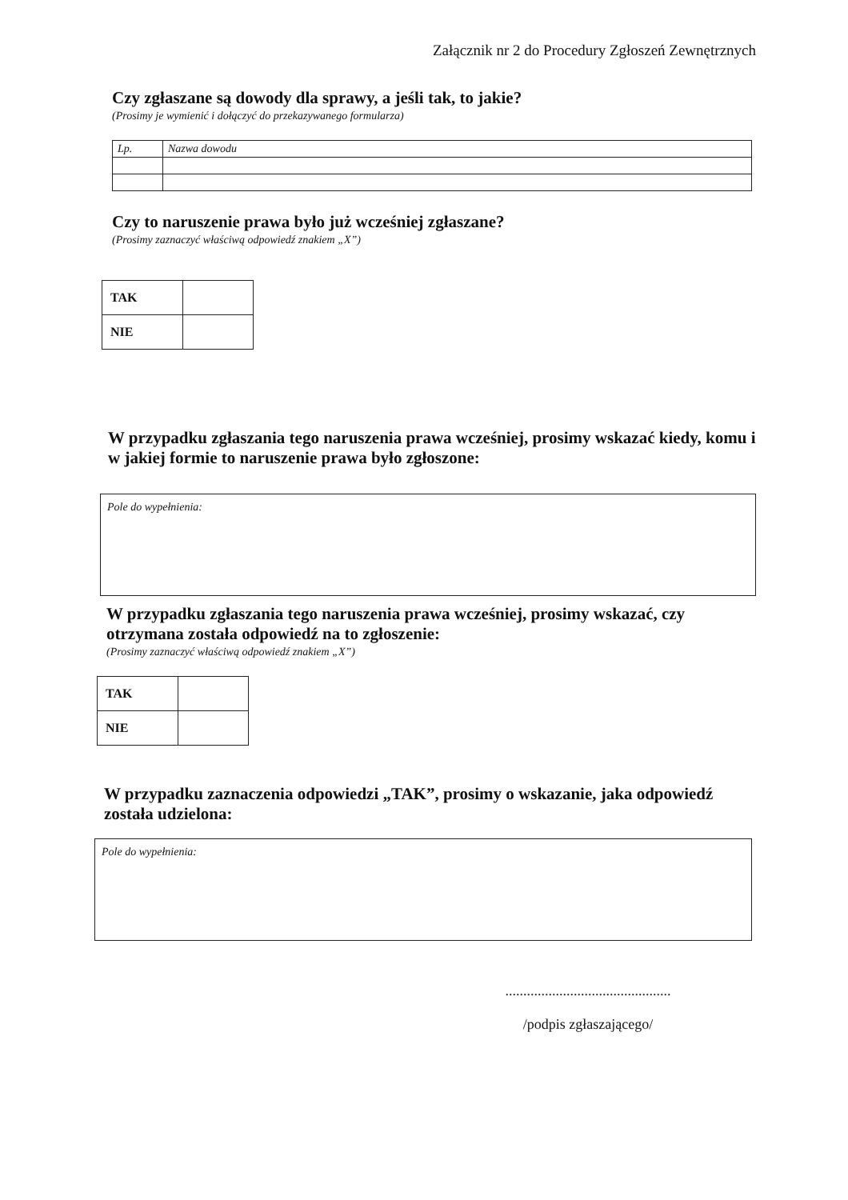Załącznik nr 2 do Procedury Zgłoszeń Zewnętrznych
Czy zgłaszane są dowody dla sprawy, a jeśli tak, to jakie?
(Prosimy je wymienić i dołączyć do przekazywanego formularza)
| Lp. | Nazwa dowodu |
Czy to naruszenie prawa było już wcześniej zgłaszane?
(Prosimy zaznaczyć właściwą odpowiedź znakiem „X”)
| TAK | |
| NIE | |
W przypadku zgłaszania tego naruszenia prawa wcześniej, prosimy wskazać kiedy, komu i w jakiej formie to naruszenie prawa było zgłoszone:
Pole do wypełnienia:
W przypadku zgłaszania tego naruszenia prawa wcześniej, prosimy wskazać, czy otrzymana została odpowiedź na to zgłoszenie:
(Prosimy zaznaczyć właściwą odpowiedź znakiem „X”)
| TAK | |
| NIE | |
W przypadku zaznaczenia odpowiedzi „TAK”, prosimy o wskazanie, jaka odpowiedź została udzielona:
Pole do wypełnienia:
..............................................
/podpis zgłaszającego/